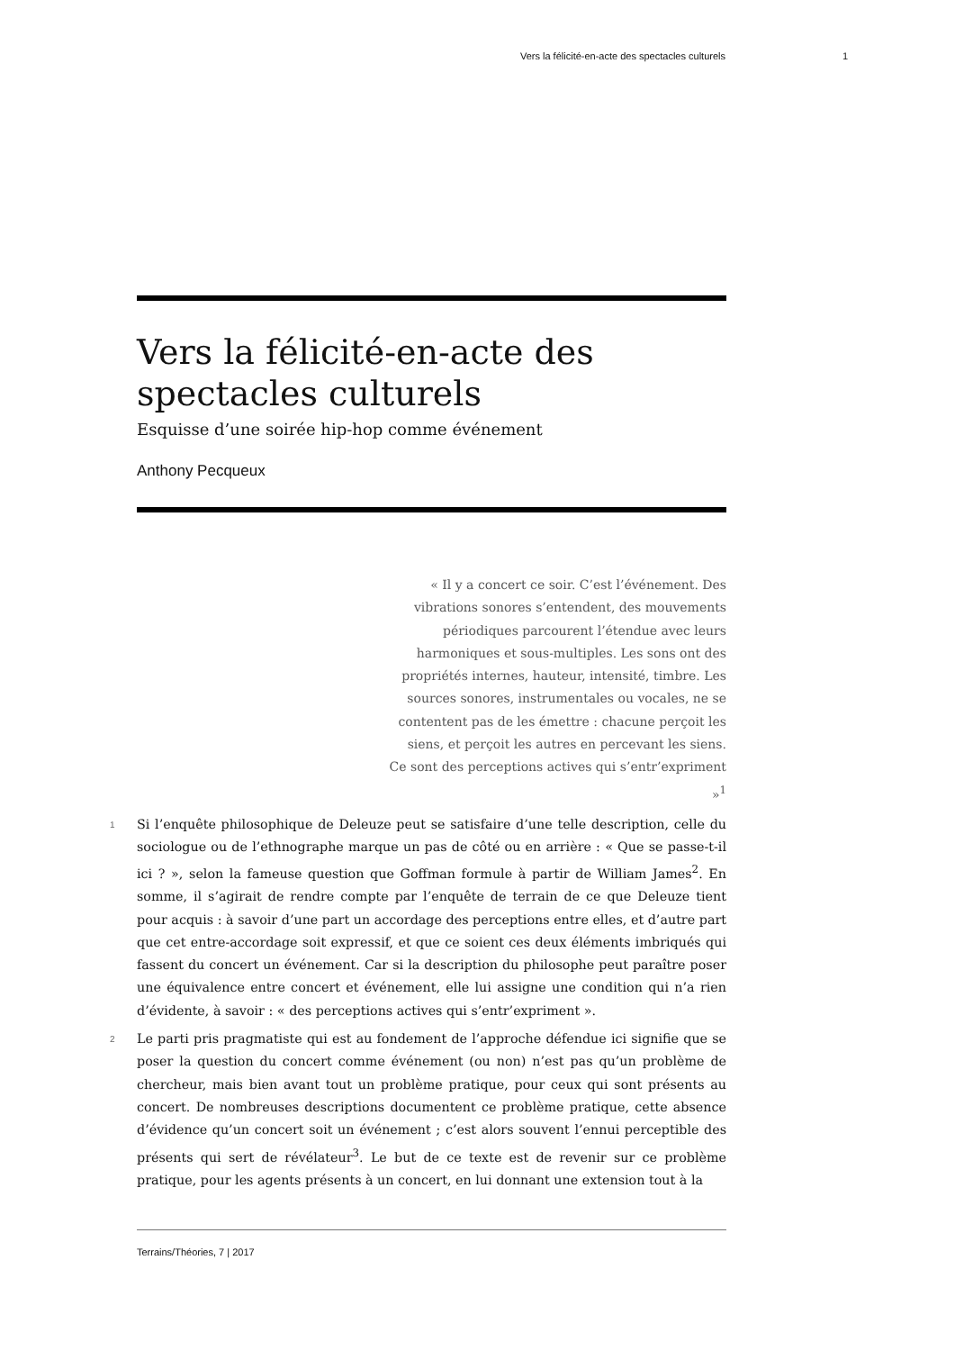Vers la félicité-en-acte des spectacles culturels 1
Vers la félicité-en-acte des spectacles culturels
Esquisse d’une soirée hip-hop comme événement
Anthony Pecqueux
« Il y a concert ce soir. C’est l’événement. Des vibrations sonores s’entendent, des mouvements périodiques parcourent l’étendue avec leurs harmoniques et sous-multiples. Les sons ont des propriétés internes, hauteur, intensité, timbre. Les sources sonores, instrumentales ou vocales, ne se contentent pas de les émettre : chacune perçoit les siens, et perçoit les autres en percevant les siens. Ce sont des perceptions actives qui s’entr’expriment »<sup>1</sup>
1 Si l’enquête philosophique de Deleuze peut se satisfaire d’une telle description, celle du sociologue ou de l’ethnographe marque un pas de côté ou en arrière : « Que se passe-t-il ici ? », selon la fameuse question que Goffman formule à partir de William James<sup>2</sup>. En somme, il s’agirait de rendre compte par l’enquête de terrain de ce que Deleuze tient pour acquis : à savoir d’une part un accordage des perceptions entre elles, et d’autre part que cet entre-accordage soit expressif, et que ce soient ces deux éléments imbriqués qui fassent du concert un événement. Car si la description du philosophe peut paraître poser une équivalence entre concert et événement, elle lui assigne une condition qui n’a rien d’évidente, à savoir : « des perceptions actives qui s’entr’expriment ».
2 Le parti pris pragmatiste qui est au fondement de l’approche défendue ici signifie que se poser la question du concert comme événement (ou non) n’est pas qu’un problème de chercheur, mais bien avant tout un problème pratique, pour ceux qui sont présents au concert. De nombreuses descriptions documentent ce problème pratique, cette absence d’évidence qu’un concert soit un événement ; c’est alors souvent l’ennui perceptible des présents qui sert de révélateur<sup>3</sup>. Le but de ce texte est de revenir sur ce problème pratique, pour les agents présents à un concert, en lui donnant une extension tout à la
Terrains/Théories, 7 | 2017